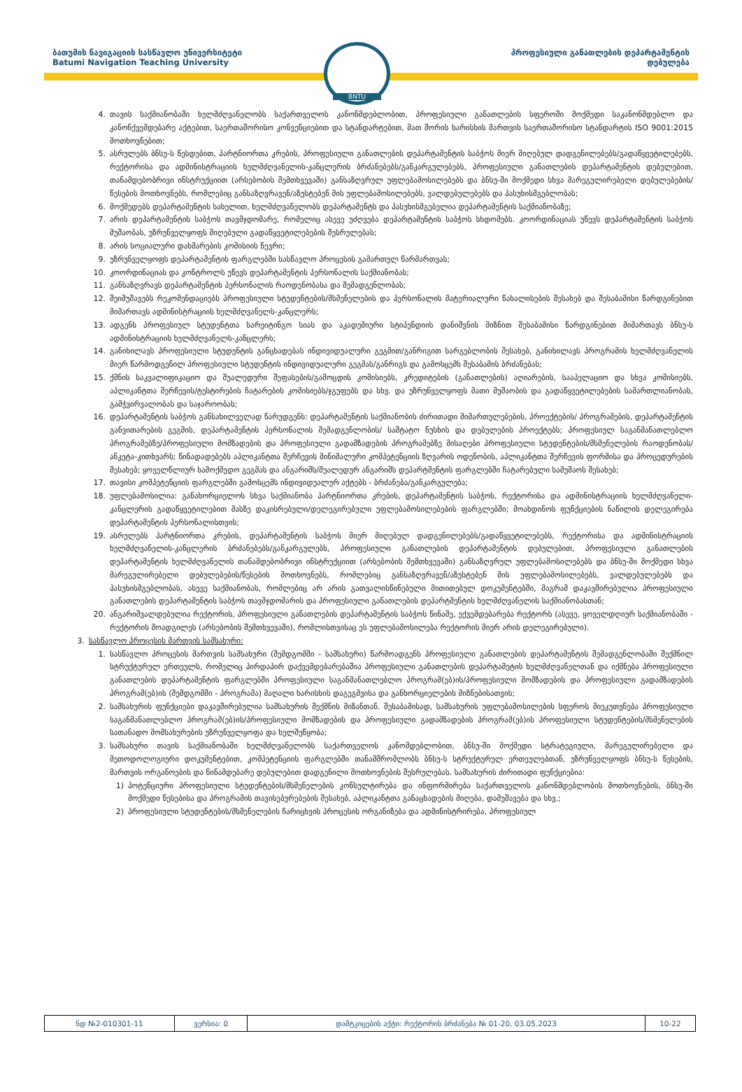ბათუმის ნავიგაციის სასწავლო უნივერსიტეტი
Batumi Navigation Teaching University
პროფესიული განათლების დეპარტამენტის
დებულება
☸
BNTU
4. თავის საქმიანობაში ხელმძღვანელობს საქართველოს კანონმდებლობით, პროფესიული განათლების სფეროში მოქმედი საკანონმდებლო და კანონქვემდებარე აქტებით, საერთაშორისო კონვენციებით და სტანდარტებით, მათ შორის ხარისხის მართვის საერთაშორისო სტანდარტის ISO 9001:2015 მოთხოვნებით;
5. ასრულებს ბნსუ-ს წესდებით, პარტნიორთა კრების, პროფესიული განათლების დეპარტამენტის საბჭოს მიერ მიღებულ დადგენილებებს/გადაწყვეტილებებს, რექტორისა და ადმინისტრაციის ხელმძღვანელის-კანცლერის ბრძანებებს/განკარგულებებს, პროფესიული განათლების დეპარტამენტის დებულებით, თანამდებობრივი ინსტრუქციით (არსებობის შემთხვევაში) განსაზღვრულ უფლებამოსილებებს და ბნსუ-ში მოქმედი სხვა მარეგულირებელი დებულებების/წესების მოთხოვნებს, რომლებიც განსაზღვრავენ/აზუსტებენ მის უფლებამოსილებებს, ვალდებულებებს და პასუხისმგებლობას;
6. მოქმედებს დეპარტამენტის სახელით, ხელმძღვანელობს დეპარტამენტს და პასუხისმგებელია დეპარტამენტის საქმიანობაზე;
7. არის დეპარტამენტის საბჭოს თავმჯდომარე, რომელიც ასევე უძღვება დეპარტამენტის საბჭოს სხდომებს. კოორდინაციას უწევს დეპარტამენტის საბჭოს მუშაობას, უზრუნველყოფს მიღებული გადაწყვეტილებების შესრულებას;
8. არის სოციალური დახმარების კომისიის წევრი;
9. უზრუნველყოფს დეპარტამენტის ფარგლებში სასწავლო პროცესის გამართულ წარმართვას;
10. კოორდინაციას და კონტროლს უწევს დეპარტამენტის პერსონალის საქმიანობას;
11. განსაზღვრავს დეპარტამენტის პერსონალის რაოდენობასა და შემადგენლობას;
12. შეიმუშავებს რეკომენდაციებს პროფესიული სტუდენტების/მსმენელების და პერსონალის მატერიალური წახალისების შესახებ და შესაბამისი წარდგინებით მიმართავს ადმინისტრაციის ხელმძღვანელს-კანცლერს;
13. ადგენს პროფესიულ სტუდენტთა სარეიტინგო სიას და აკადემიური სტიპენდიის დანიშვნის მიზნით შესაბამისი წარდგინებით მიმართავს ბნსუ-ს ადმინისტრაციის ხელმძღვანელს-კანცლერს;
14. განიხილავს პროფესიული სტუდენტის განცხადებას ინდივიდუალური გეგმით/განრიგით სარგებლობის შესახებ, განიხილავს პროგრამის ხელმძღვანელის მიერ წარმოდგენილ პროფესიული სტუდენტის ინდივიდუალური გეგმას/განრიგს და გამოსცემს შესაბამის ბრძანებას;
15. ქმნის საკვალიფიკაციო და შუალედური შეფასების/გამოცდის კომისიებს, კრედიტების (განათლების) აღიარების, სააპელაციო და სხვა კომისიებს, აპლიკანტთა შერჩევის/ტესტირების ჩატარების კომისიებს/ჯგუფებს და სხვ. და უზრუნველყოფს მათი მუშაობის და გადაწყვეტილებების სამართლიანობას, გამჭვირვალობას და საჯაროობას;
16. დეპარტამენტის საბჭოს განსახილველად წარუდგენს: დეპარტამენტის საქმიანობის ძირითადი მიმართულებების, პროექტების/ პროგრამების, დეპარტამენტის განვითარების გეგმის, დეპარტამენტის პერსონალის შემადგენლობის/ საშტატო ნუსხის და დებულების პროექტებს; პროფესიულ საგანმანათლებლო პროგრამებზე/პროფესიული მომზადების და პროფესიული გადამზადების პროგრამებზე მისაღები პროფესიული სტუდენტების/მსმენელების რაოდენობას/ანკეტა-კითხვარს; წინადადებებს აპლიკანტთა შერჩევის მინიმალური კომპეტენციის ზღვარის ოდენობის, აპლიკანტთა შერჩევის ფორმისა და პროცედურების შესახებ; ყოველწლიურ სამოქმედო გეგმას და ანგარიშს/შუალედურ ანგარიშს დეპარტმენტის ფარგლებში ჩატარებული სამუშაოს შესახებ;
17. თავისი კომპეტენციის ფარგლებში გამოსცემს ინდივიდუალურ აქტებს - ბრძანება/განკარგულება;
18. უფლებამოსილია: განახორციელოს სხვა საქმიანობა პარტნიორთა კრების, დეპარტამენტის საბჭოს, რექტორისა და ადმინისტრაციის ხელმძღვანელი-კანცლერის გადაწყვეტილებით მასზე დაკისრებული/დელეგირებული უფლებამოსილებების ფარგლებში; მოახდინოს ფუნქციების ნაწილის დელეგირება დეპარტამენტის პერსონალისთვის;
19. ასრულებს პარტნიორთა კრების, დეპარტამენტის საბჭოს მიერ მიღებულ დადგენილებებს/გადაწყვეტილებებს, რექტორისა და ადმინისტრაციის ხელმძღვანელის-კანცლერის ბრძანებებს/განკარგულებს, პროფესიული განათლების დეპარტამენტის დებულებით, პროფესიული განათლების დეპარტამენტის ხელმძღვანელის თანამდებობრივი ინსტრუქციით (არსებობის შემთხვევაში) განსაზღვრულ უფლებამოსილებებს და ბნსუ-ში მოქმედი სხვა მარეგულირებელი დებულებების/წესების მოთხოვნებს, რომლებიც განსაზღვრავენ/აზუსტებენ მის უფლებამოსილებებს, ვალდებულებებს და პასუხისმგებლობას, ასევე საქმიანობას, რომლებიც არ არის გათვალისწინებული მითითებულ დოკუმენტებში, მაგრამ დაკავშირებულია პროფესიული განათლების დეპარტამენტის საბჭოს თავმჯდომარის და პროფესიული განათლების დეპარტმენტის ხელმძღვანელის საქმიანობასთან;
20. ანგარიშვალდებულია რექტორის, პროფესიული განათლების დეპარტამენტის საბჭოს წინაშე, ექვემდებარება რექტორს (ასევე, ყოველდღიურ საქმიანობაში - რექტორის მოადგილეს (არსებობის შემთხვევაში), რომლისთვისაც ეს უფლებამოსილება რექტორის მიერ არის დელეგირებული).
3. სასწავლო პროცესის მართვის სამსახური:
1. სასწავლო პროცესის მართვის სამსახური (შემდგომში - სამსახური) წარმოადგენს პროფესიული განათლების დეპარტამენტის შემადგენლობაში შექმნილ სტრუქტურულ ერთეულს, რომელიც პირდაპირ დაქვემდებარებაშია პროფესიული განათლების დეპარტამეტის ხელმძღვანელთან და იქმნება პროფესიული განათლების დეპარტამენტის ფარგლებში პროფესიული საგანმანათლებლო პროგრამ(ებ)ის/პროფესიული მომზადების და პროფესიული გადამზადების პროგრამ(ებ)ის (შემდგომში - პროგრამა) მაღალი ხარისხის დაგეგმვისა და განხორციელების მიზნებისათვის;
2. სამსახურის ფუნქციები დაკავშირებულია სამსახურის შექმნის მიზანთან. შესაბამისად, სამსახურის უფლებამოსილების სფეროს მიეკუთვნება პროფესიული საგანმანათლებლო პროგრამ(ებ)ის/პროფესიული მომზადების და პროფესიული გადამზადების პროგრამ(ებ)ის პროფესიული სტუდენტების/მსმენელების სათანადო მომსახურების უზრუნველყოფა და ხელშეწყობა;
3. სამსახური თავის საქმიანობაში ხელმძღვანელობს საქართველოს კანომდებლობით, ბნსუ-ში მოქმედი სტრატეგიული, მარეგულირებელი და მეთოდოლოგიური დოკუმენტებით, კომპეტენციის ფარგლებში თანამშრომლობს ბნსუ-ს სტრუქტურულ ერთეულებთან, უზრუნველყოფს ბნსუ-ს წესების, მართვის ორგანოების და წინამდებარე დებულებით დადგენილი მოთხოვნების შესრულებას. სამსახურის ძირითადი ფუნქციებია:
1) პოტენციური პროფესიული სტუდენტების/მსმენელების კონსულტირება და ინფორმირება საქართველოს კანონმდებლობის მოთხოვნების, ბნსუ-ში მოქმედი წესებისა და პროგრამის თავისებურებების შესახებ, აპლიკანტთა განაცხადების მიღება, დამუშავება და სხვ.;
2) პროფესიული სტუდენტების/მსმენელების ჩარიცხვის პროცესის ორგანიზება და ადმინისტრირება, პროფესიულ
| ნდ №2-010301-11 | ვერსია: 0 | დამტკიცების აქტი: რექტორის ბრძანება № 01-20, 03.05.2023 | 10-22 |